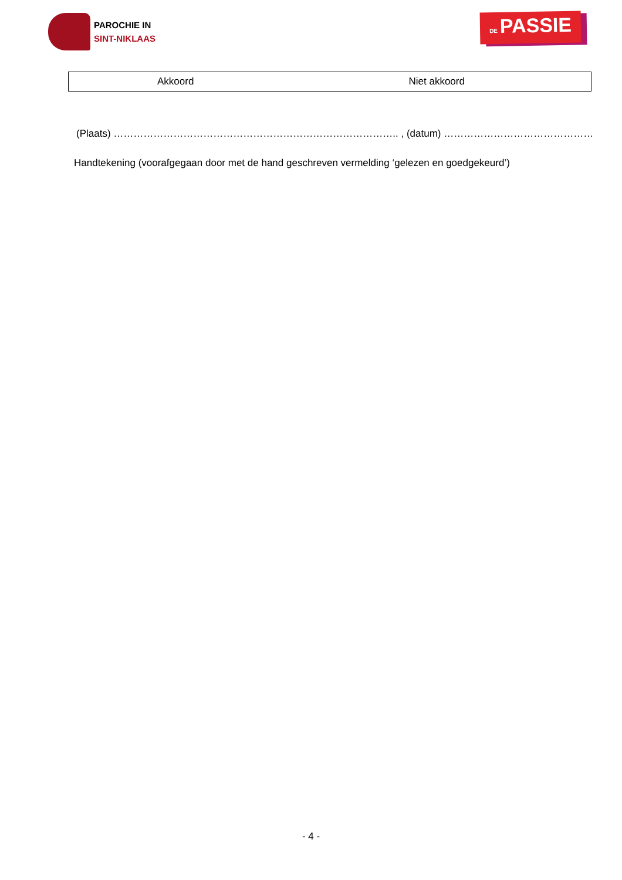PAROCHIE IN
SINT-NIKLAAS
DE PASSIE
| Akkoord | Niet akkoord |
(Plaats) ………………………………………………………………………….. , (datum) ………………………………………
Handtekening (voorafgegaan door met de hand geschreven vermelding ‘gelezen en goedgekeurd’)
- 4 -